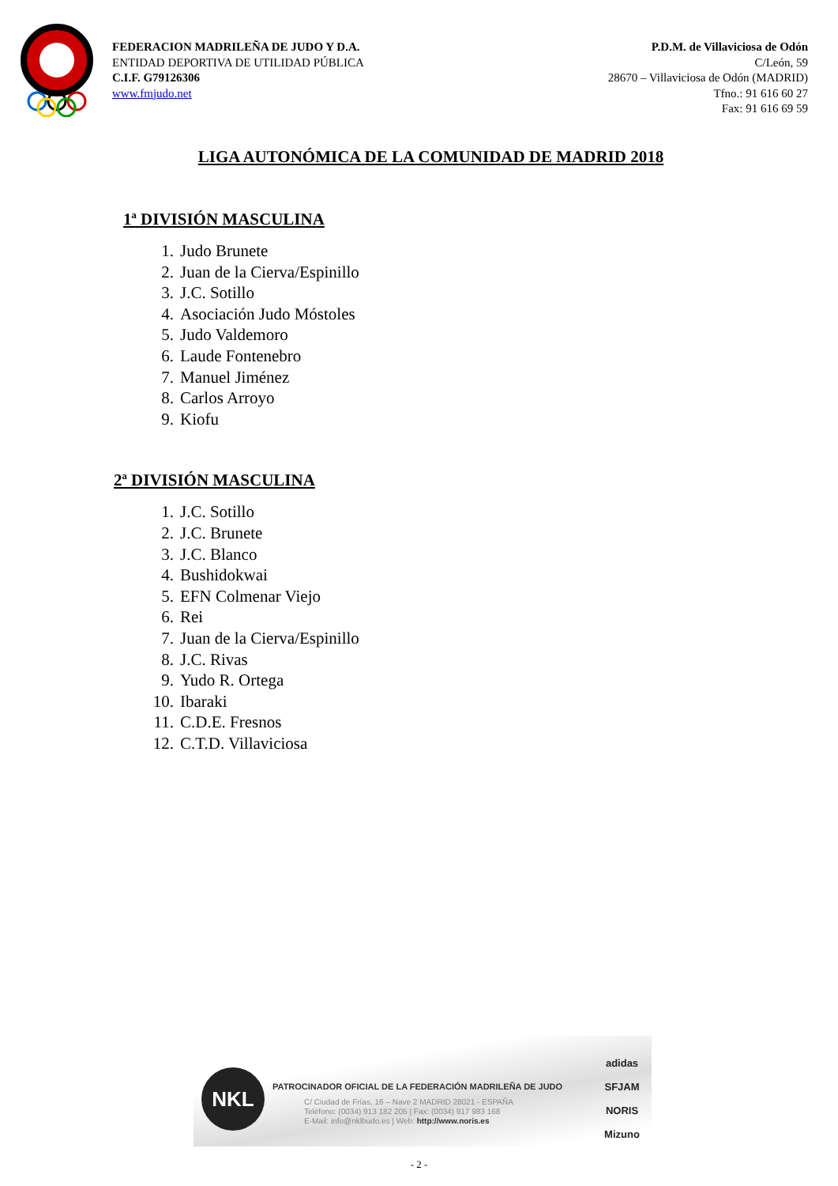FEDERACION MADRILEÑA DE JUDO Y D.A.
ENTIDAD DEPORTIVA DE UTILIDAD PÚBLICA
C.I.F. G79126306
www.fmjudo.net
P.D.M. de Villaviciosa de Odón
C/León, 59
28670 – Villaviciosa de Odón (MADRID)
Tfno.: 91 616 60 27
Fax: 91 616 69 59
LIGA AUTONÓMICA DE LA COMUNIDAD DE MADRID 2018
1ª DIVISIÓN MASCULINA
1. Judo Brunete
2. Juan de la Cierva/Espinillo
3. J.C. Sotillo
4. Asociación Judo Móstoles
5. Judo Valdemoro
6. Laude Fontenebro
7. Manuel Jiménez
8. Carlos Arroyo
9. Kiofu
2ª DIVISIÓN MASCULINA
1. J.C. Sotillo
2. J.C. Brunete
3. J.C. Blanco
4. Bushidokwai
5. EFN Colmenar Viejo
6. Rei
7. Juan de la Cierva/Espinillo
8. J.C. Rivas
9. Yudo R. Ortega
10. Ibaraki
11. C.D.E. Fresnos
12. C.T.D. Villaviciosa
NKL
PATROCINADOR OFICIAL DE LA FEDERACIÓN MADRILEÑA DE JUDO
C/ Ciudad de Frías, 16 – Nave 2 MADRID 28021 - ESPAÑA
Teléfono: (0034) 913 182 205 | Fax: (0034) 917 983 168
E-Mail: info@nklbudo.es | Web: http://www.noris.es
adidas
SFJAM NORIS
Mizuno
- 2 -